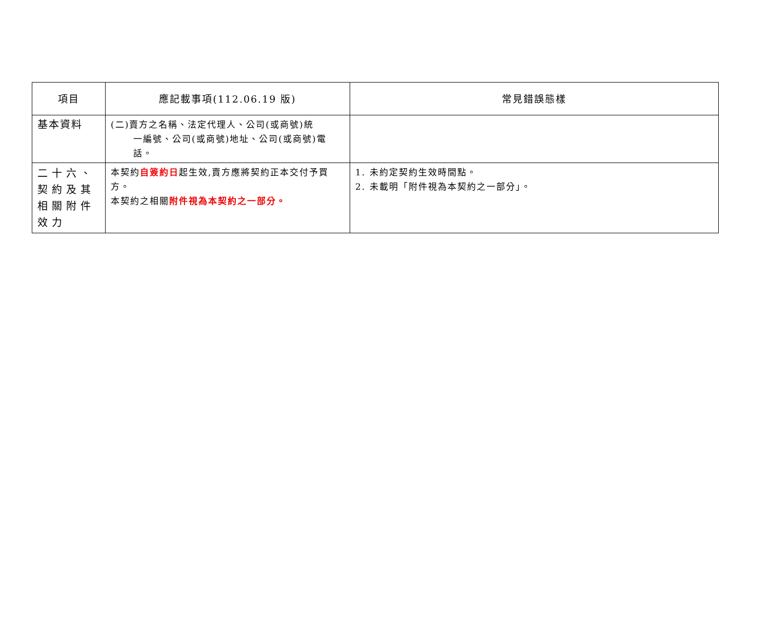| 項目 | 應記載事項(112.06.19 版) | 常見錯誤態樣 |
| --- | --- | --- |
| 基本資料 | (二)賣方之名稱、法定代理人、公司(或商號)統 一編號、公司(或商號)地址、公司(或商號)電話。 | |
| 二十六、契約及其相關附件效力 | 本契約 自簽約日 起生效,賣方應將契約正本交付予買方。 本契約之相關 附件視為本契約之一部分。 | 1. 未約定契約生效時間點。 2. 未載明「附件視為本契約之一部分」。 |